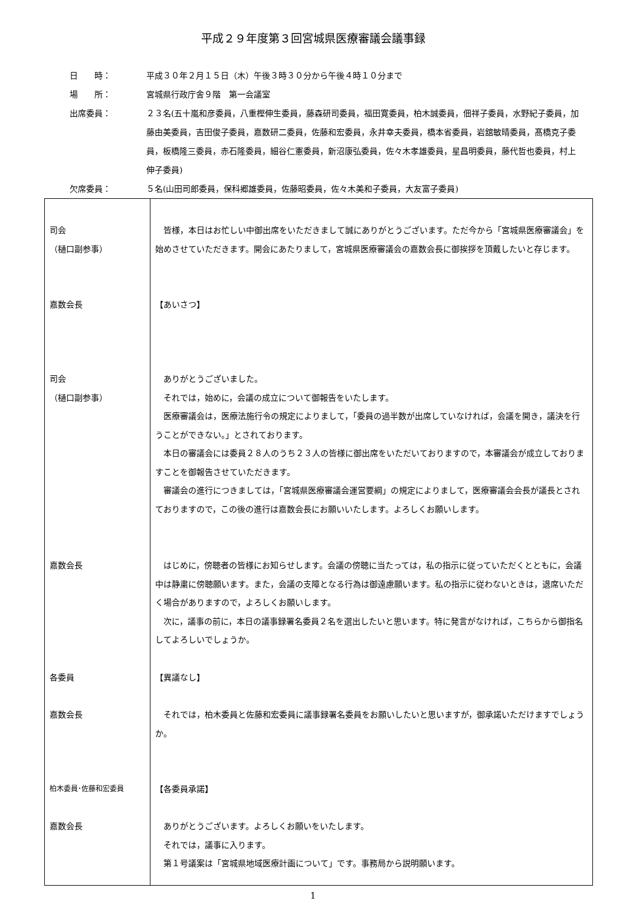平成２９年度第３回宮城県医療審議会議事録
日　　時： 平成３０年２月１５日（木）午後３時３０分から午後４時１０分まで
場　　所： 宮城県行政庁舎９階　第一会議室
出席委員： ２３名(五十嵐和彦委員，八重樫伸生委員，藤森研司委員，福田寛委員，柏木誠委員，佃祥子委員，水野紀子委員，加藤由美委員，吉田俊子委員，嘉数研二委員，佐藤和宏委員，永井幸夫委員，橋本省委員，岩舘敏晴委員，髙橋克子委員，板橋隆三委員，赤石隆委員，細谷仁憲委員，新沼康弘委員，佐々木孝雄委員，星昌明委員，藤代哲也委員，村上伸子委員)
欠席委員： ５名(山田司郎委員，保科郷雄委員，佐藤昭委員，佐々木美和子委員，大友富子委員)
| 司会 （樋口副参事） 嘉数会長 司会 （樋口副参事） 嘉数会長 各委員 嘉数会長 柏木委員･佐藤和宏委員 嘉数会長 | 皆様，本日はお忙しい中御出席をいただきまして誠にありがとうございます。ただ今から「宮城県医療審議会」を始めさせていただきます。開会にあたりまして，宮城県医療審議会の嘉数会長に御挨拶を頂戴したいと存じます。 【あいさつ】 ありがとうございました。 それでは，始めに，会議の成立について御報告をいたします。 医療審議会は，医療法施行令の規定によりまして，「委員の過半数が出席していなければ，会議を開き，議決を行うことができない。」とされております。 本日の審議会には委員２８人のうち２３人の皆様に御出席をいただいておりますので，本審議会が成立しておりますことを御報告させていただきます。 審議会の進行につきましては，「宮城県医療審議会運営要綱」の規定によりまして，医療審議会会長が議長とされておりますので，この後の進行は嘉数会長にお願いいたします。よろしくお願いします。 はじめに，傍聴者の皆様にお知らせします。会議の傍聴に当たっては，私の指示に従っていただくとともに，会議中は静粛に傍聴願います。また，会議の支障となる行為は御遠慮願います。私の指示に従わないときは，退席いただく場合がありますので，よろしくお願いします。 次に，議事の前に，本日の議事録署名委員２名を選出したいと思います。特に発言がなければ，こちらから御指名してよろしいでしょうか。 【異議なし】 それでは，柏木委員と佐藤和宏委員に議事録署名委員をお願いしたいと思いますが，御承諾いただけますでしょうか。 【各委員承諾】 ありがとうございます。よろしくお願いをいたします。 それでは，議事に入ります。 第１号議案は「宮城県地域医療計画について」です。事務局から説明願います。 |
1